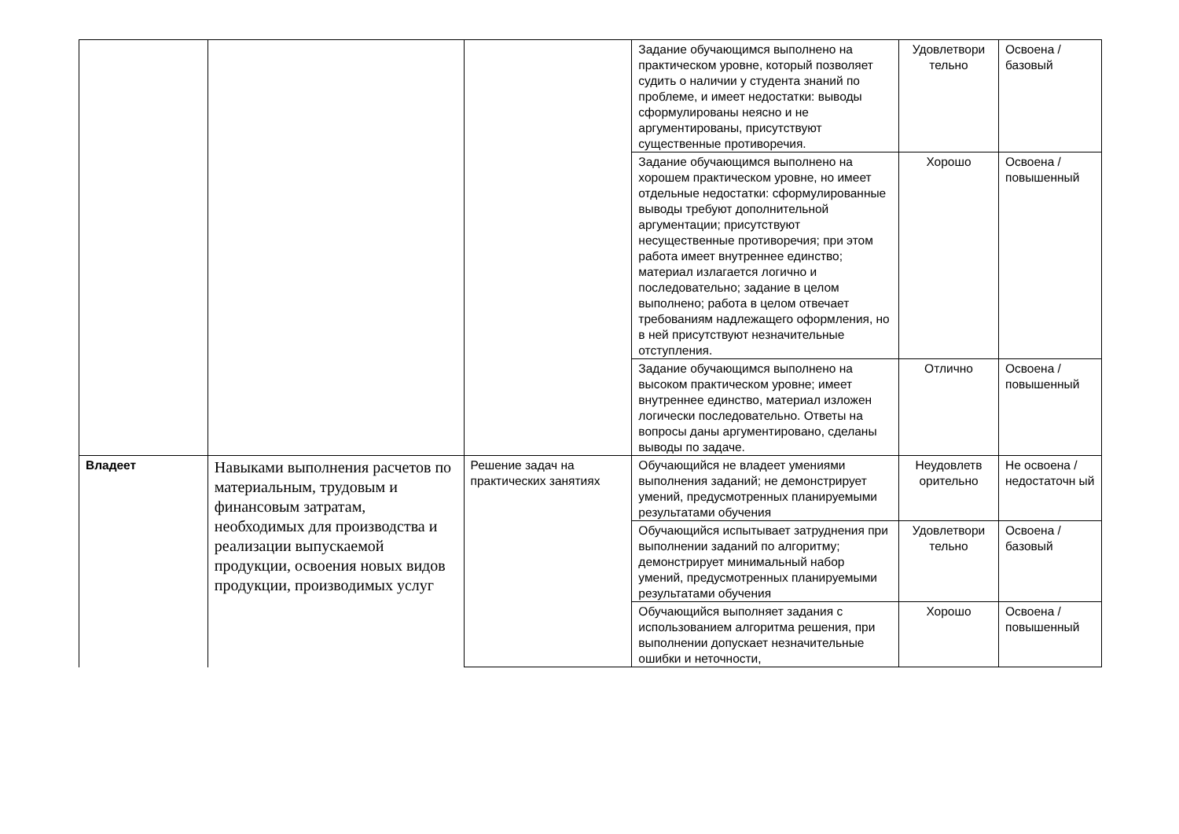| | | | Задание обучающимся выполнено на практическом уровне, который позволяет судить о наличии у студента знаний по проблеме, и имеет недостатки: выводы сформулированы неясно и не аргументированы, присутствуют существенные противоречия. | Удовлетвори тельно | Освоена / базовый |
| | | | Задание обучающимся выполнено на хорошем практическом уровне, но имеет отдельные недостатки: сформулированные выводы требуют дополнительной аргументации; присутствуют несущественные противоречия; при этом работа имеет внутреннее единство; материал излагается логично и последовательно; задание в целом выполнено; работа в целом отвечает требованиям надлежащего оформления, но в ней присутствуют незначительные отступления. | Хорошо | Освоена / повышенный |
| | | | Задание обучающимся выполнено на высоком практическом уровне; имеет внутреннее единство, материал изложен логически последовательно. Ответы на вопросы даны аргументировано, сделаны выводы по задаче. | Отлично | Освоена / повышенный |
| Владеет | Навыками выполнения расчетов по материальным, трудовым и финансовым затратам, необходимых для производства и реализации выпускаемой продукции, освоения новых видов продукции, производимых услуг | Решение задач на практических занятиях | Обучающийся не владеет умениями выполнения заданий; не демонстрирует умений, предусмотренных планируемыми результатами обучения | Неудовлетв орительно | Не освоена / недостаточн ый |
| | | | Обучающийся испытывает затруднения при выполнении заданий по алгоритму; демонстрирует минимальный набор умений, предусмотренных планируемыми результатами обучения | Удовлетвори тельно | Освоена / базовый |
| | | | Обучающийся выполняет задания с использованием алгоритма решения, при выполнении допускает незначительные ошибки и неточности, | Хорошо | Освоена / повышенный |